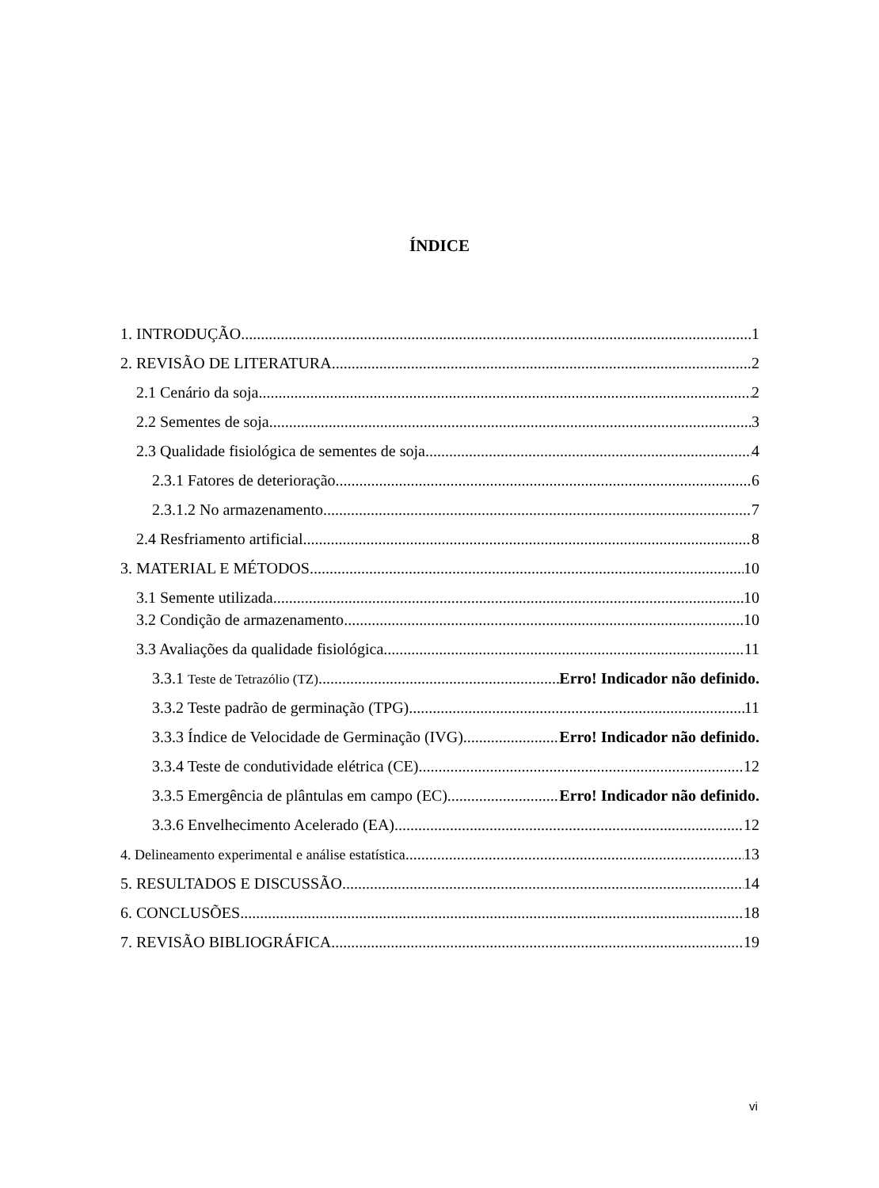ÍNDICE
1. INTRODUÇÃO 1
2. REVISÃO DE LITERATURA 2
2.1 Cenário da soja 2
2.2 Sementes de soja 3
2.3 Qualidade fisiológica de sementes de soja 4
2.3.1 Fatores de deterioração 6
2.3.1.2 No armazenamento 7
2.4 Resfriamento artificial 8
3. MATERIAL E MÉTODOS 10
3.1 Semente utilizada 10
3.2 Condição de armazenamento 10
3.3 Avaliações da qualidade fisiológica 11
3.3.1 Teste de Tetrazólio (TZ) Erro! Indicador não definido.
3.3.2 Teste padrão de germinação (TPG) 11
3.3.3 Índice de Velocidade de Germinação (IVG) Erro! Indicador não definido.
3.3.4 Teste de condutividade elétrica (CE) 12
3.3.5 Emergência de plântulas em campo (EC) Erro! Indicador não definido.
3.3.6 Envelhecimento Acelerado (EA) 12
4. Delineamento experimental e análise estatística 13
5. RESULTADOS E DISCUSSÃO 14
6. CONCLUSÕES 18
7. REVISÃO BIBLIOGRÁFICA 19
vi